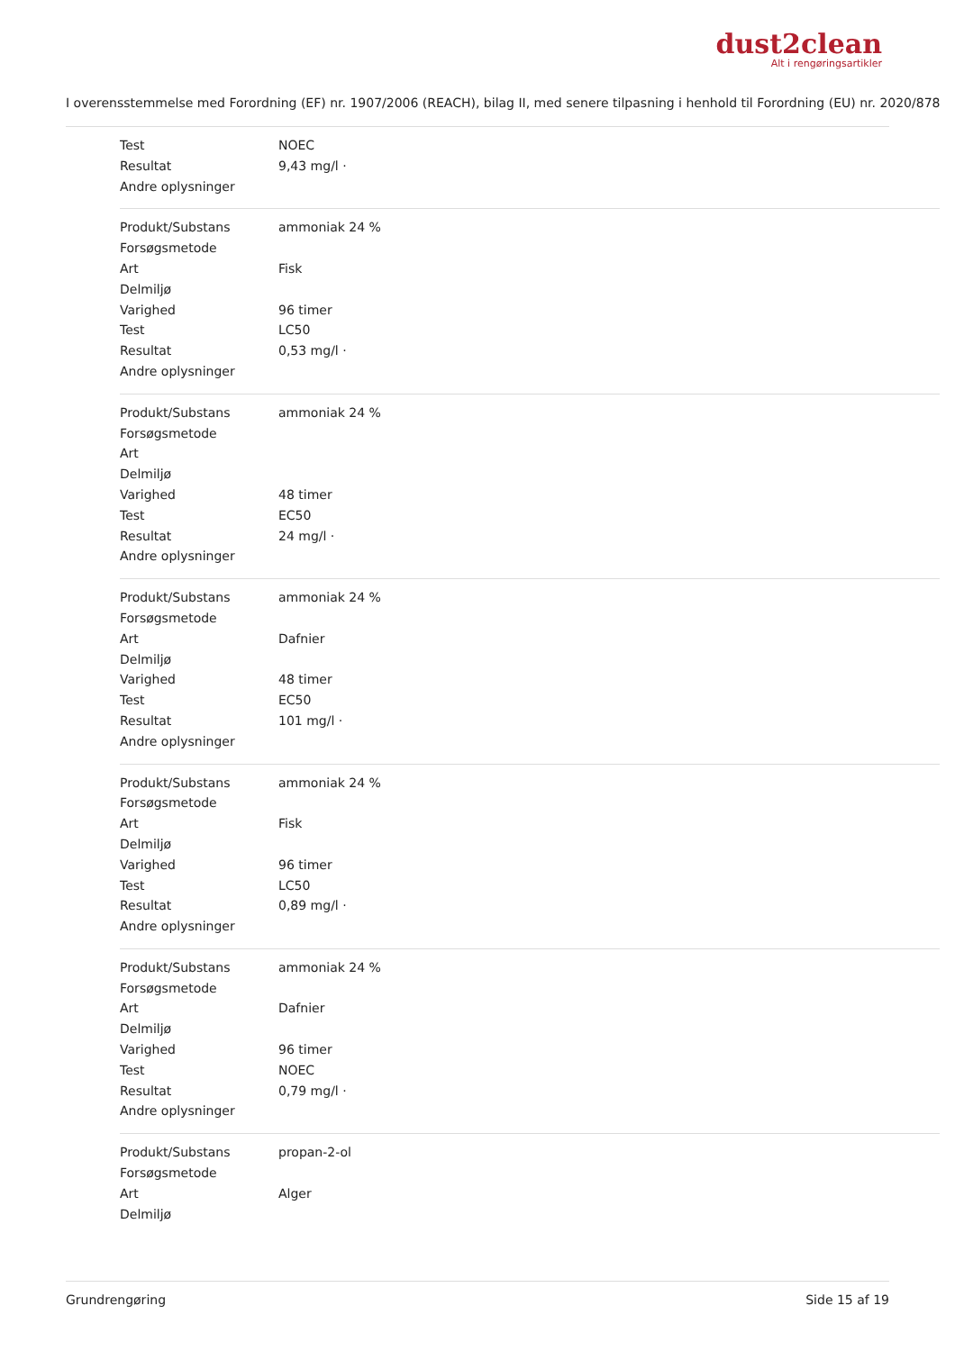dust2clean
Alt i rengøringsartikler
I overensstemmelse med Forordning (EF) nr. 1907/2006 (REACH), bilag II, med senere tilpasning i henhold til Forordning (EU) nr. 2020/878
| Test | NOEC |
| Resultat | 9,43 mg/l · |
| Andre oplysninger | |
| Produkt/Substans | ammoniak 24 % |
| Forsøgsmetode | |
| Art | Fisk |
| Delmiljø | |
| Varighed | 96 timer |
| Test | LC50 |
| Resultat | 0,53 mg/l · |
| Andre oplysninger | |
| Produkt/Substans | ammoniak 24 % |
| Forsøgsmetode | |
| Art | |
| Delmiljø | |
| Varighed | 48 timer |
| Test | EC50 |
| Resultat | 24 mg/l · |
| Andre oplysninger | |
| Produkt/Substans | ammoniak 24 % |
| Forsøgsmetode | |
| Art | Dafnier |
| Delmiljø | |
| Varighed | 48 timer |
| Test | EC50 |
| Resultat | 101 mg/l · |
| Andre oplysninger | |
| Produkt/Substans | ammoniak 24 % |
| Forsøgsmetode | |
| Art | Fisk |
| Delmiljø | |
| Varighed | 96 timer |
| Test | LC50 |
| Resultat | 0,89 mg/l · |
| Andre oplysninger | |
| Produkt/Substans | ammoniak 24 % |
| Forsøgsmetode | |
| Art | Dafnier |
| Delmiljø | |
| Varighed | 96 timer |
| Test | NOEC |
| Resultat | 0,79 mg/l · |
| Andre oplysninger | |
| Produkt/Substans | propan-2-ol |
| Forsøgsmetode | |
| Art | Alger |
| Delmiljø | |
Grundrengøring Side 15 af 19